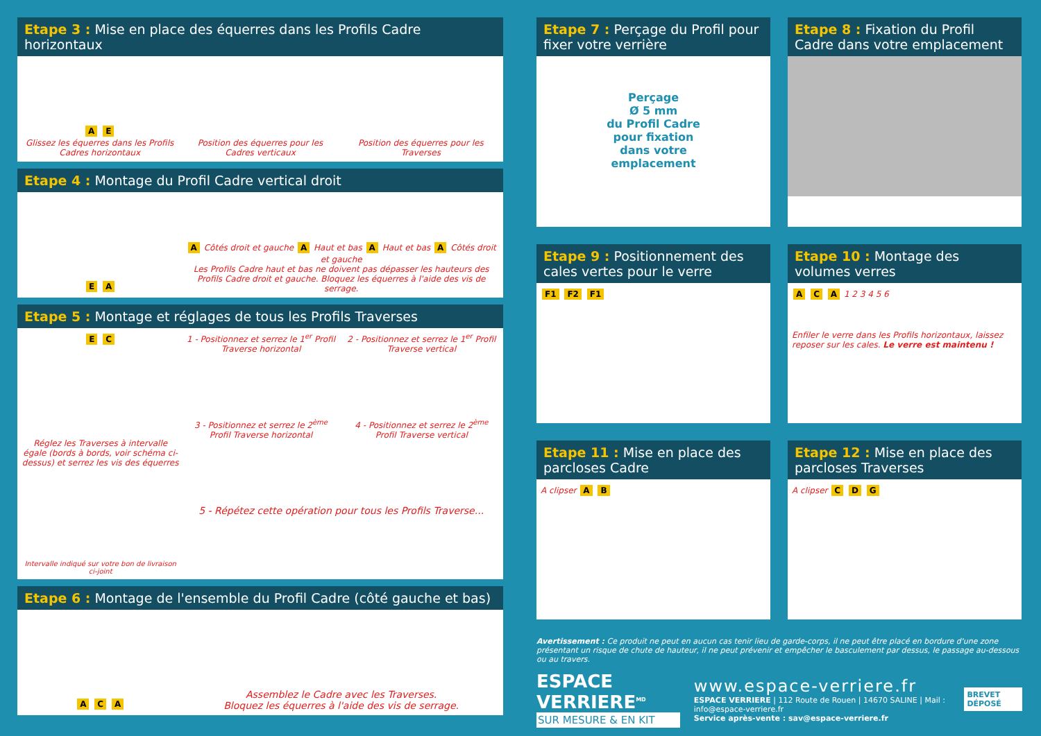Etape 3 : Mise en place des équerres dans les Profils Cadre horizontaux
A E
Glissez les équerres dans les Profils Cadres horizontaux
Position des équerres pour les Cadres verticaux
Position des équerres pour les Traverses
Etape 4 : Montage du Profil Cadre vertical droit
E A
A Côtés droit et gauche A Haut et bas A Haut et bas A Côtés droit et gauche
Les Profils Cadre haut et bas ne doivent pas dépasser les hauteurs des Profils Cadre droit et gauche. Bloquez les équerres à l'aide des vis de serrage.
Etape 5 : Montage et réglages de tous les Profils Traverses
E C
Réglez les Traverses à intervalle égale (bords à bords, voir schéma ci-dessus) et serrez les vis des équerres
Intervalle indiqué sur votre bon de livraison ci-joint
1 - Positionnez et serrez le 1<sup>er</sup> Profil Traverse horizontal
2 - Positionnez et serrez le 1<sup>er</sup> Profil Traverse vertical
3 - Positionnez et serrez le 2<sup>ème</sup> Profil Traverse horizontal
4 - Positionnez et serrez le 2<sup>ème</sup> Profil Traverse vertical
5 - Répétez cette opération pour tous les Profils Traverse...
Etape 6 : Montage de l'ensemble du Profil Cadre (côté gauche et bas)
A C A
Assemblez le Cadre avec les Traverses.
Bloquez les équerres à l'aide des vis de serrage.
Etape 7 : Perçage du Profil pour fixer votre verrière
Perçage
Ø 5 mm
du Profil Cadre
pour fixation
dans votre
emplacement
Etape 8 : Fixation du Profil Cadre dans votre emplacement
Etape 9 : Positionnement des cales vertes pour le verre
F1 F2 F1
Etape 10 : Montage des volumes verres
A C A 1 2 3 4 5 6
Enfiler le verre dans les Profils horizontaux, laissez reposer sur les cales. Le verre est maintenu !
Etape 11 : Mise en place des parcloses Cadre
A clipser A B
Etape 12 : Mise en place des parcloses Traverses
A clipser C D G
Avertissement : Ce produit ne peut en aucun cas tenir lieu de garde-corps, il ne peut être placé en bordure d'une zone présentant un risque de chute de hauteur, il ne peut prévenir et empêcher le basculement par dessus, le passage au-dessous ou au travers.
ESPACE VERRIERE<sup>MD</sup>
SUR MESURE & EN KIT
www.espace-verriere.fr
ESPACE VERRIERE | 112 Route de Rouen | 14670 SALINE | Mail : info@espace-verriere.fr
Service après-vente : sav@espace-verriere.fr
BREVET DÉPOSÉ